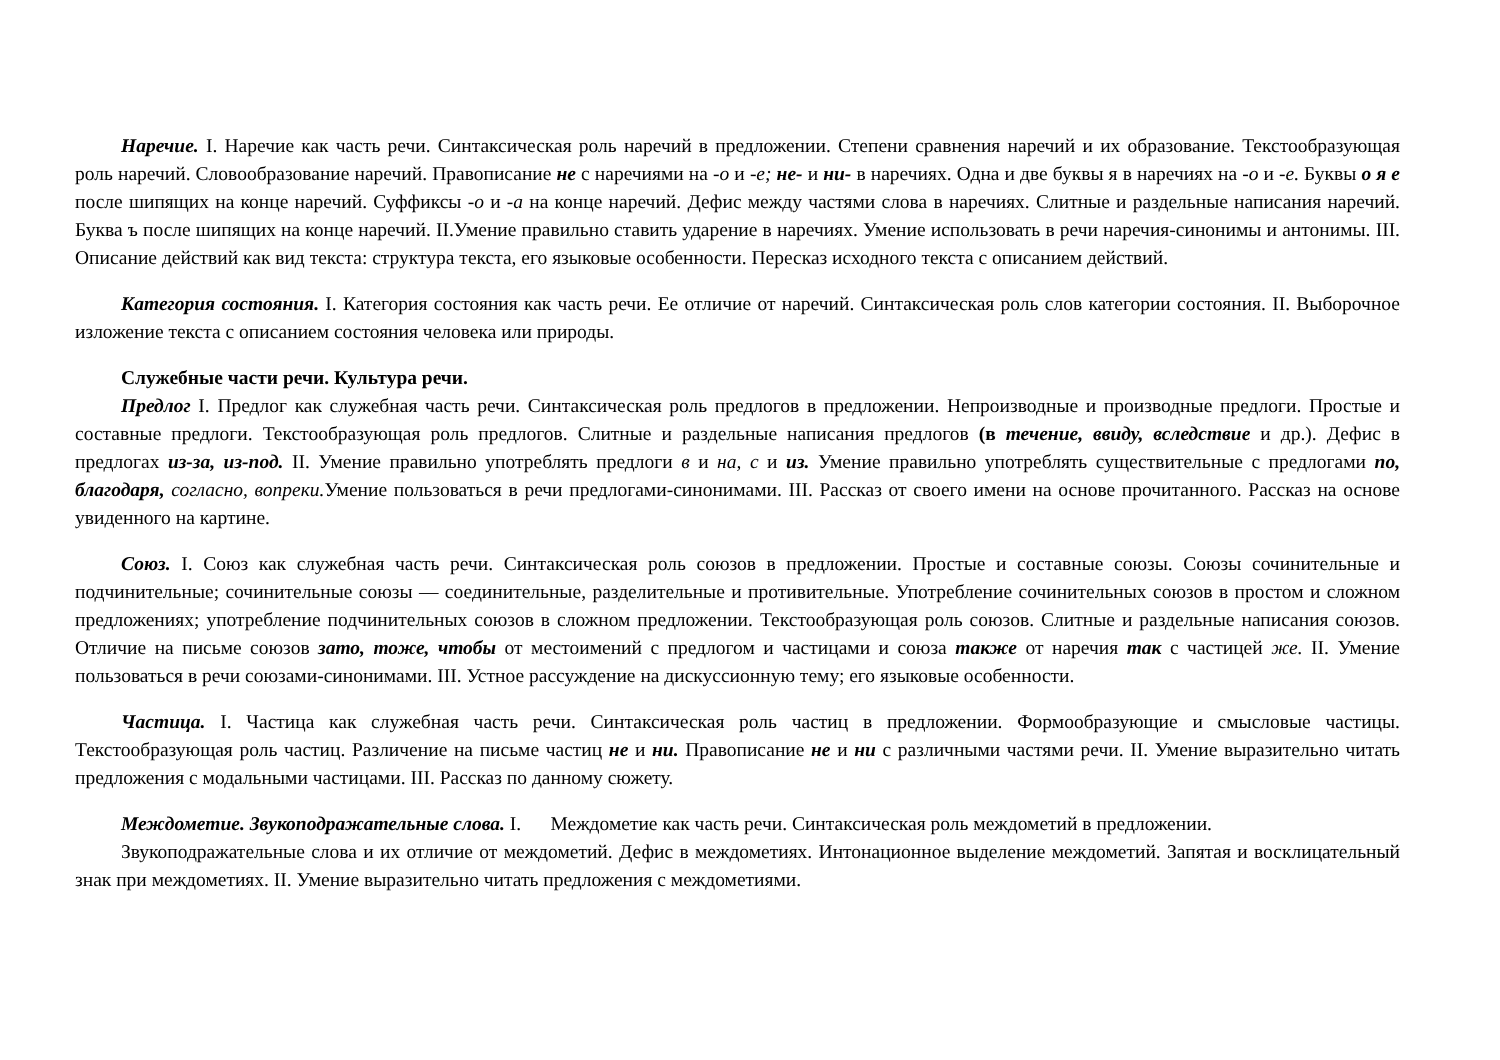Наречие. I. Наречие как часть речи. Синтаксическая роль наречий в предложении. Степени сравнения наречий и их образование. Текстообразующая роль наречий. Словообразование наречий. Правописание не с наречиями на -о и -е; не- и ни- в наречиях. Одна и две буквы я в наречиях на -о и -е. Буквы о я е после шипящих на конце наречий. Суффиксы -о и -а на конце наречий. Дефис между частями слова в наречиях. Слитные и раздельные написания наречий. Буква ъ после шипящих на конце наречий. II.Умение правильно ставить ударение в наречиях. Умение использовать в речи наречия-синонимы и антонимы. III. Описание действий как вид текста: структура текста, его языковые особенности. Пересказ исходного текста с описанием действий.
Категория состояния. I. Категория состояния как часть речи. Ее отличие от наречий. Синтаксическая роль слов категории состояния. II. Выборочное изложение текста с описанием состояния человека или природы.
Служебные части речи. Культура речи.
Предлог I. Предлог как служебная часть речи. Синтаксическая роль предлогов в предложении. Непроизводные и производные предлоги. Простые и составные предлоги. Текстообразующая роль предлогов. Слитные и раздельные написания предлогов (в течение, ввиду, вследствие и др.). Дефис в предлогах из-за, из-под. II. Умение правильно употреблять предлоги в и на, с и из. Умение правильно употреблять существительные с предлогами по, благодаря, согласно, вопреки. Умение пользоваться в речи предлогами-синонимами. III. Рассказ от своего имени на основе прочитанного. Рассказ на основе увиденного на картине.
Союз. I. Союз как служебная часть речи. Синтаксическая роль союзов в предложении. Простые и составные союзы. Союзы сочинительные и подчинительные; сочинительные союзы — соединительные, разделительные и противительные. Употребление сочинительных союзов в простом и сложном предложениях; употребление подчинительных союзов в сложном предложении. Текстообразующая роль союзов. Слитные и раздельные написания союзов. Отличие на письме союзов зато, тоже, чтобы от местоимений с предлогом и частицами и союза также от наречия так с частицей же. II. Умение пользоваться в речи союзами-синонимами. III. Устное рассуждение на дискуссионную тему; его языковые особенности.
Частица. I. Частица как служебная часть речи. Синтаксическая роль частиц в предложении. Формообразующие и смысловые частицы. Текстообразующая роль частиц. Различение на письме частиц не и ни. Правописание не и ни с различными частями речи. II. Умение выразительно читать предложения с модальными частицами. III. Рассказ по данному сюжету.
Междометие. Звукоподражательные слова. I. Междометие как часть речи. Синтаксическая роль междометий в предложении.
Звукоподражательные слова и их отличие от междометий. Дефис в междометиях. Интонационное выделение междометий. Запятая и восклицательный знак при междометиях. II. Умение выразительно читать предложения с междометиями.